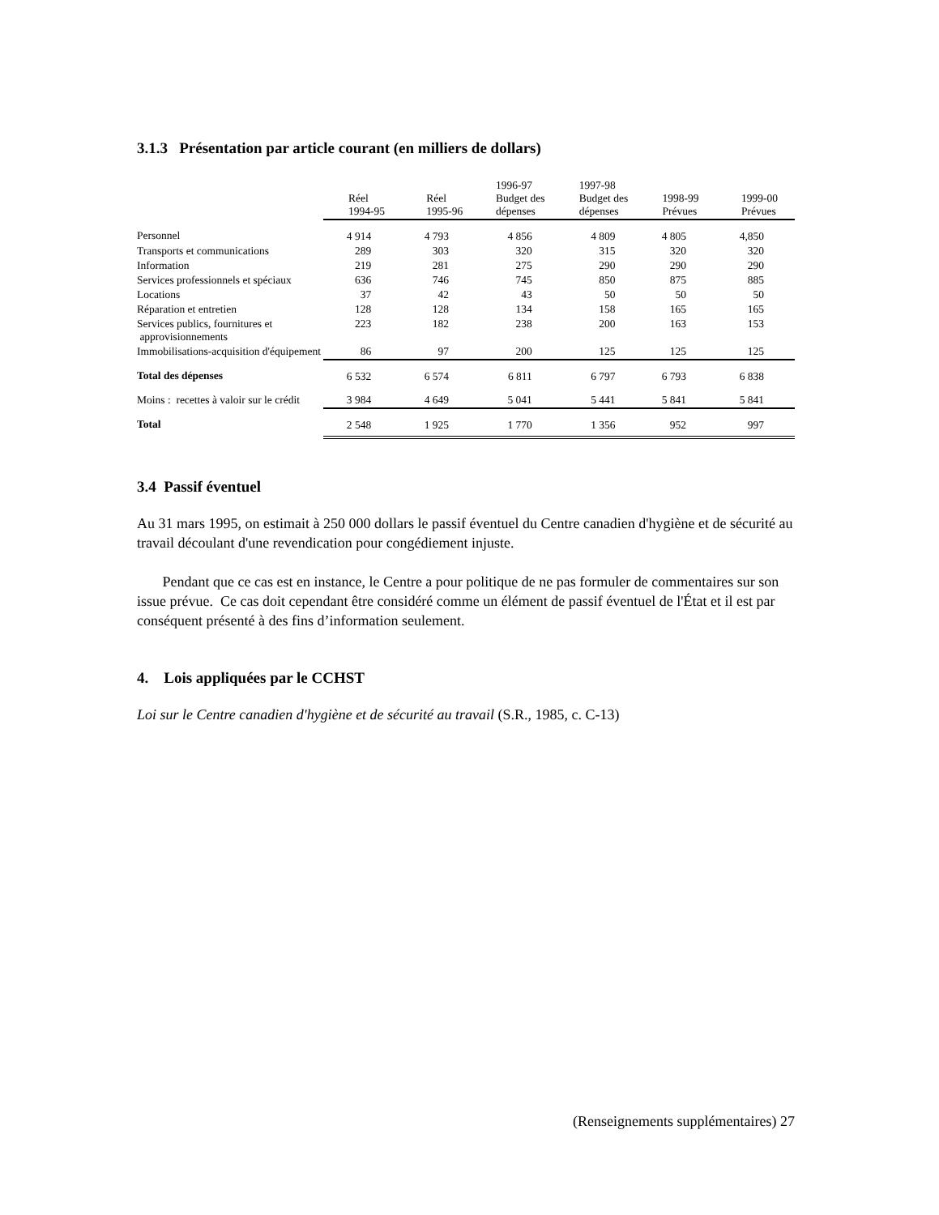3.1.3 Présentation par article courant (en milliers de dollars)
| | Réel 1994-95 | Réel 1995-96 | 1996-97 Budget des dépenses | 1997-98 Budget des dépenses | 1998-99 Prévues | 1999-00 Prévues |
| --- | --- | --- | --- | --- | --- | --- |
| Personnel | 4 914 | 4 793 | 4 856 | 4 809 | 4 805 | 4,850 |
| Transports et communications | 289 | 303 | 320 | 315 | 320 | 320 |
| Information | 219 | 281 | 275 | 290 | 290 | 290 |
| Services professionnels et spéciaux | 636 | 746 | 745 | 850 | 875 | 885 |
| Locations | 37 | 42 | 43 | 50 | 50 | 50 |
| Réparation et entretien | 128 | 128 | 134 | 158 | 165 | 165 |
| Services publics, fournitures et approvisionnements | 223 | 182 | 238 | 200 | 163 | 153 |
| Immobilisations-acquisition d'équipement | 86 | 97 | 200 | 125 | 125 | 125 |
| Total des dépenses | 6 532 | 6 574 | 6 811 | 6 797 | 6 793 | 6 838 |
| Moins : recettes à valoir sur le crédit | 3 984 | 4 649 | 5 041 | 5 441 | 5 841 | 5 841 |
| Total | 2 548 | 1 925 | 1 770 | 1 356 | 952 | 997 |
3.4 Passif éventuel
Au 31 mars 1995, on estimait à 250 000 dollars le passif éventuel du Centre canadien d'hygiène et de sécurité au travail découlant d'une revendication pour congédiement injuste.
Pendant que ce cas est en instance, le Centre a pour politique de ne pas formuler de commentaires sur son issue prévue. Ce cas doit cependant être considéré comme un élément de passif éventuel de l'État et il est par conséquent présenté à des fins d’information seulement.
4. Lois appliquées par le CCHST
Loi sur le Centre canadien d'hygiène et de sécurité au travail (S.R., 1985, c. C-13)
(Renseignements supplémentaires) 27